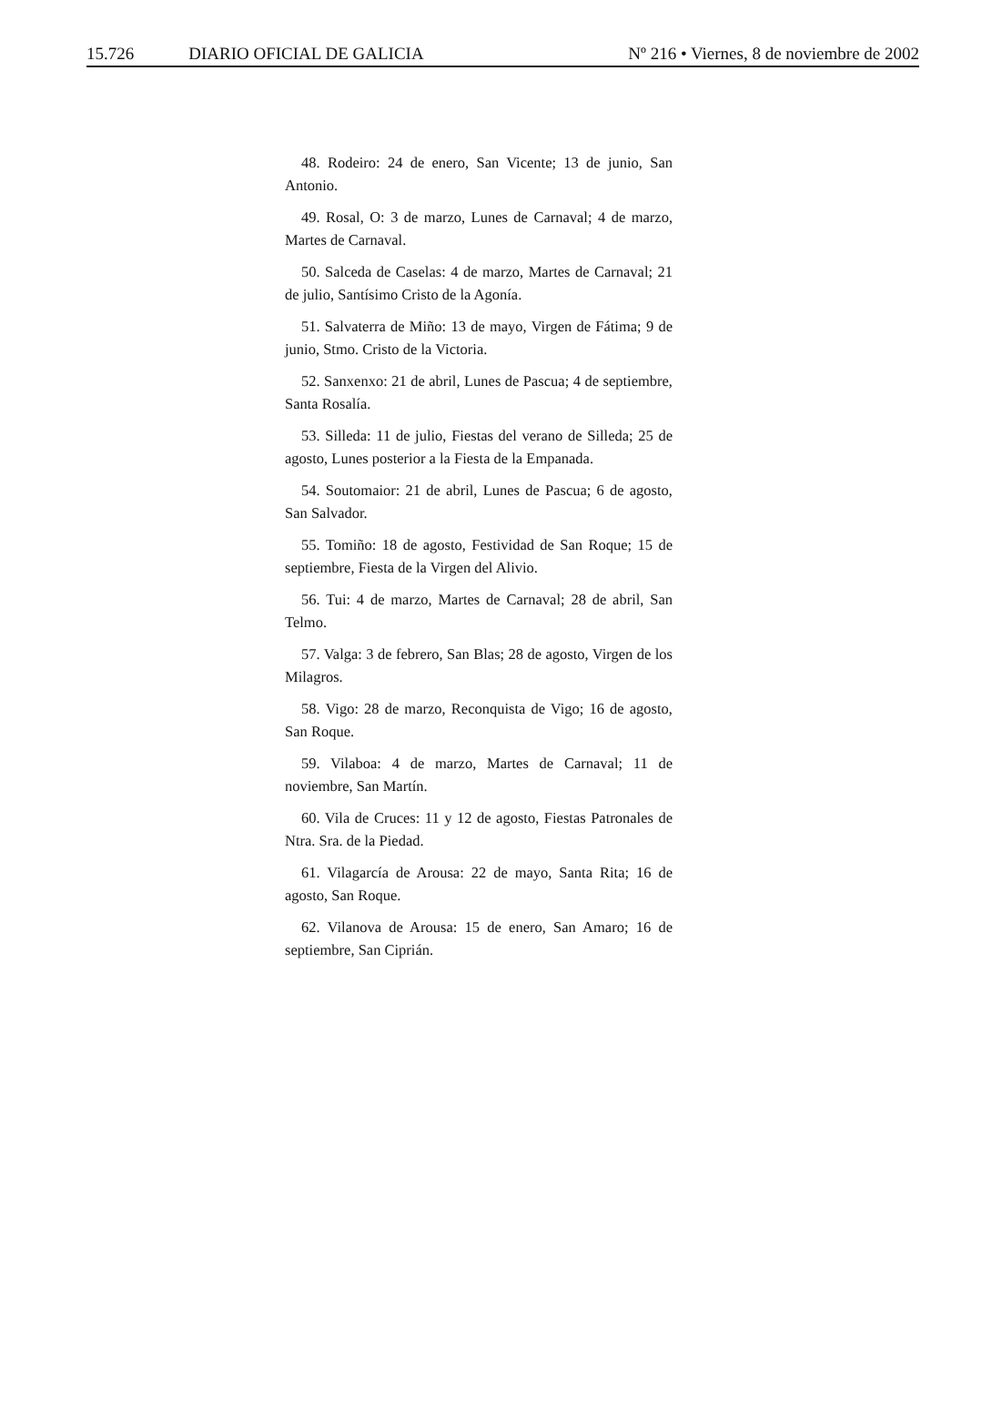15.726 DIARIO OFICIAL DE GALICIA
Nº 216 • Viernes, 8 de noviembre de 2002
48. Rodeiro: 24 de enero, San Vicente; 13 de junio, San Antonio.
49. Rosal, O: 3 de marzo, Lunes de Carnaval; 4 de marzo, Martes de Carnaval.
50. Salceda de Caselas: 4 de marzo, Martes de Carnaval; 21 de julio, Santísimo Cristo de la Agonía.
51. Salvaterra de Miño: 13 de mayo, Virgen de Fátima; 9 de junio, Stmo. Cristo de la Victoria.
52. Sanxenxo: 21 de abril, Lunes de Pascua; 4 de septiembre, Santa Rosalía.
53. Silleda: 11 de julio, Fiestas del verano de Silleda; 25 de agosto, Lunes posterior a la Fiesta de la Empanada.
54. Soutomaior: 21 de abril, Lunes de Pascua; 6 de agosto, San Salvador.
55. Tomiño: 18 de agosto, Festividad de San Roque; 15 de septiembre, Fiesta de la Virgen del Alivio.
56. Tui: 4 de marzo, Martes de Carnaval; 28 de abril, San Telmo.
57. Valga: 3 de febrero, San Blas; 28 de agosto, Virgen de los Milagros.
58. Vigo: 28 de marzo, Reconquista de Vigo; 16 de agosto, San Roque.
59. Vilaboa: 4 de marzo, Martes de Carnaval; 11 de noviembre, San Martín.
60. Vila de Cruces: 11 y 12 de agosto, Fiestas Patronales de Ntra. Sra. de la Piedad.
61. Vilagarcía de Arousa: 22 de mayo, Santa Rita; 16 de agosto, San Roque.
62. Vilanova de Arousa: 15 de enero, San Amaro; 16 de septiembre, San Ciprián.